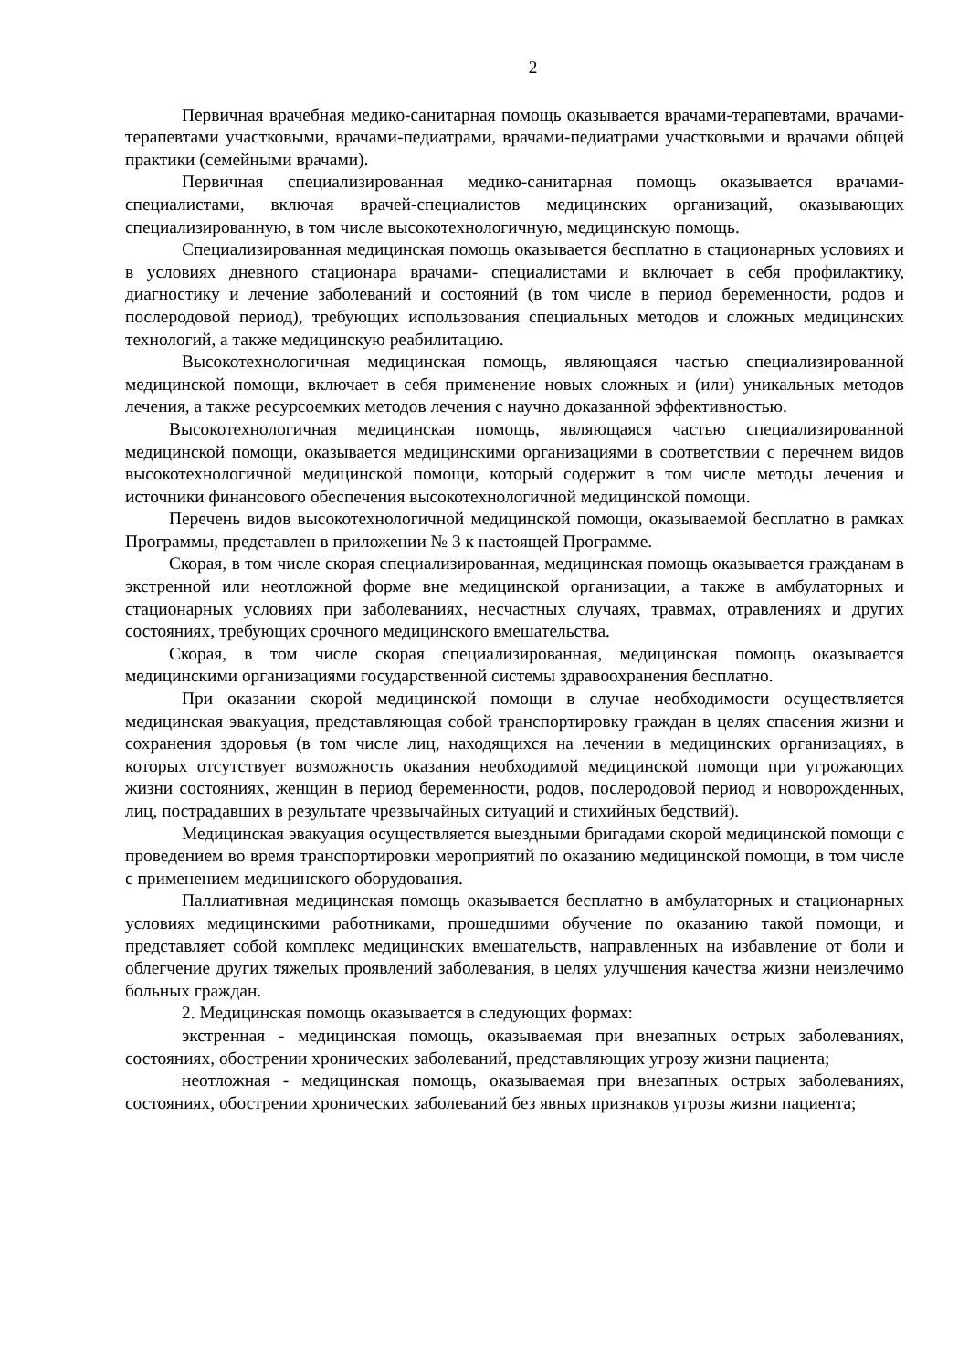2
Первичная врачебная медико-санитарная помощь оказывается врачами-терапевтами, врачами-терапевтами участковыми, врачами-педиатрами, врачами-педиатрами участковыми и врачами общей практики (семейными врачами).
Первичная специализированная медико-санитарная помощь оказывается врачами-специалистами, включая врачей-специалистов медицинских организаций, оказывающих специализированную, в том числе высокотехнологичную, медицинскую помощь.
Специализированная медицинская помощь оказывается бесплатно в стационарных условиях и в условиях дневного стационара врачами- специалистами и включает в себя профилактику, диагностику и лечение заболеваний и состояний (в том числе в период беременности, родов и послеродовой период), требующих использования специальных методов и сложных медицинских технологий, а также медицинскую реабилитацию.
Высокотехнологичная медицинская помощь, являющаяся частью специализированной медицинской помощи, включает в себя применение новых сложных и (или) уникальных методов лечения, а также ресурсоемких методов лечения с научно доказанной эффективностью.
Высокотехнологичная медицинская помощь, являющаяся частью специализированной медицинской помощи, оказывается медицинскими организациями в соответствии с перечнем видов высокотехнологичной медицинской помощи, который содержит в том числе методы лечения и источники финансового обеспечения высокотехнологичной медицинской помощи.
Перечень видов высокотехнологичной медицинской помощи, оказываемой бесплатно в рамках Программы, представлен в приложении № 3 к настоящей Программе.
Скорая, в том числе скорая специализированная, медицинская помощь оказывается гражданам в экстренной или неотложной форме вне медицинской организации, а также в амбулаторных и стационарных условиях при заболеваниях, несчастных случаях, травмах, отравлениях и других состояниях, требующих срочного медицинского вмешательства.
Скорая, в том числе скорая специализированная, медицинская помощь оказывается медицинскими организациями государственной системы здравоохранения бесплатно.
При оказании скорой медицинской помощи в случае необходимости осуществляется медицинская эвакуация, представляющая собой транспортировку граждан в целях спасения жизни и сохранения здоровья (в том числе лиц, находящихся на лечении в медицинских организациях, в которых отсутствует возможность оказания необходимой медицинской помощи при угрожающих жизни состояниях, женщин в период беременности, родов, послеродовой период и новорожденных, лиц, пострадавших в результате чрезвычайных ситуаций и стихийных бедствий).
Медицинская эвакуация осуществляется выездными бригадами скорой медицинской помощи с проведением во время транспортировки мероприятий по оказанию медицинской помощи, в том числе с применением медицинского оборудования.
Паллиативная медицинская помощь оказывается бесплатно в амбулаторных и стационарных условиях медицинскими работниками, прошедшими обучение по оказанию такой помощи, и представляет собой комплекс медицинских вмешательств, направленных на избавление от боли и облегчение других тяжелых проявлений заболевания, в целях улучшения качества жизни неизлечимо больных граждан.
2. Медицинская помощь оказывается в следующих формах:
экстренная - медицинская помощь, оказываемая при внезапных острых заболеваниях, состояниях, обострении хронических заболеваний, представляющих угрозу жизни пациента;
неотложная - медицинская помощь, оказываемая при внезапных острых заболеваниях, состояниях, обострении хронических заболеваний без явных признаков угрозы жизни пациента;